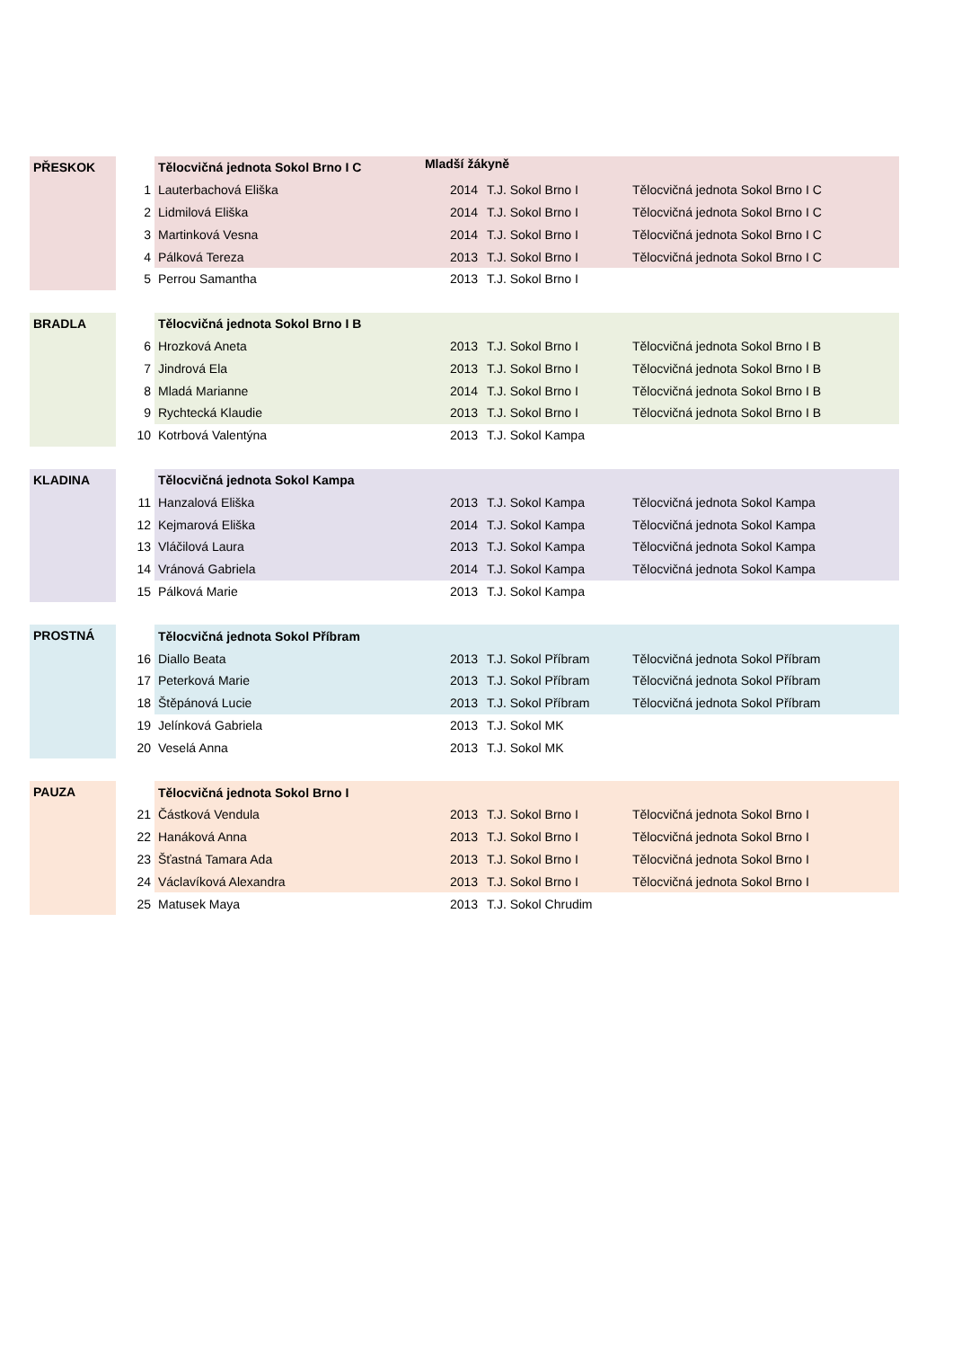Mladší žákyně
| PŘESKOK | | Tělocvičná jednota Sokol Brno I C | | | |
| | 1 | Lauterbachová Eliška | 2014 | T.J. Sokol Brno I | Tělocvičná jednota Sokol Brno I C |
| | 2 | Lidmilová Eliška | 2014 | T.J. Sokol Brno I | Tělocvičná jednota Sokol Brno I C |
| | 3 | Martinková Vesna | 2014 | T.J. Sokol Brno I | Tělocvičná jednota Sokol Brno I C |
| | 4 | Pálková Tereza | 2013 | T.J. Sokol Brno I | Tělocvičná jednota Sokol Brno I C |
| | 5 | Perrou Samantha | 2013 | T.J. Sokol Brno I | |
| BRADLA | | Tělocvičná jednota Sokol Brno I B | | | |
| | 6 | Hrozková Aneta | 2013 | T.J. Sokol Brno I | Tělocvičná jednota Sokol Brno I B |
| | 7 | Jindrová Ela | 2013 | T.J. Sokol Brno I | Tělocvičná jednota Sokol Brno I B |
| | 8 | Mladá Marianne | 2014 | T.J. Sokol Brno I | Tělocvičná jednota Sokol Brno I B |
| | 9 | Rychtecká Klaudie | 2013 | T.J. Sokol Brno I | Tělocvičná jednota Sokol Brno I B |
| | 10 | Kotrbová Valentýna | 2013 | T.J. Sokol Kampa | |
| KLADINA | | Tělocvičná jednota Sokol Kampa | | | |
| | 11 | Hanzalová Eliška | 2013 | T.J. Sokol Kampa | Tělocvičná jednota Sokol Kampa |
| | 12 | Kejmarová Eliška | 2014 | T.J. Sokol Kampa | Tělocvičná jednota Sokol Kampa |
| | 13 | Vláčilová Laura | 2013 | T.J. Sokol Kampa | Tělocvičná jednota Sokol Kampa |
| | 14 | Vránová Gabriela | 2014 | T.J. Sokol Kampa | Tělocvičná jednota Sokol Kampa |
| | 15 | Pálková Marie | 2013 | T.J. Sokol Kampa | |
| PROSTNÁ | | Tělocvičná jednota Sokol Příbram | | | |
| | 16 | Diallo Beata | 2013 | T.J. Sokol Příbram | Tělocvičná jednota Sokol Příbram |
| | 17 | Peterková Marie | 2013 | T.J. Sokol Příbram | Tělocvičná jednota Sokol Příbram |
| | 18 | Štěpánová Lucie | 2013 | T.J. Sokol Příbram | Tělocvičná jednota Sokol Příbram |
| | 19 | Jelínková Gabriela | 2013 | T.J. Sokol MK | |
| | 20 | Veselá Anna | 2013 | T.J. Sokol MK | |
| PAUZA | | Tělocvičná jednota Sokol Brno I | | | |
| | 21 | Částková Vendula | 2013 | T.J. Sokol Brno I | Tělocvičná jednota Sokol Brno I |
| | 22 | Hanáková Anna | 2013 | T.J. Sokol Brno I | Tělocvičná jednota Sokol Brno I |
| | 23 | Šťastná Tamara Ada | 2013 | T.J. Sokol Brno I | Tělocvičná jednota Sokol Brno I |
| | 24 | Václavíková Alexandra | 2013 | T.J. Sokol Brno I | Tělocvičná jednota Sokol Brno I |
| | 25 | Matusek Maya | 2013 | T.J. Sokol Chrudim | |